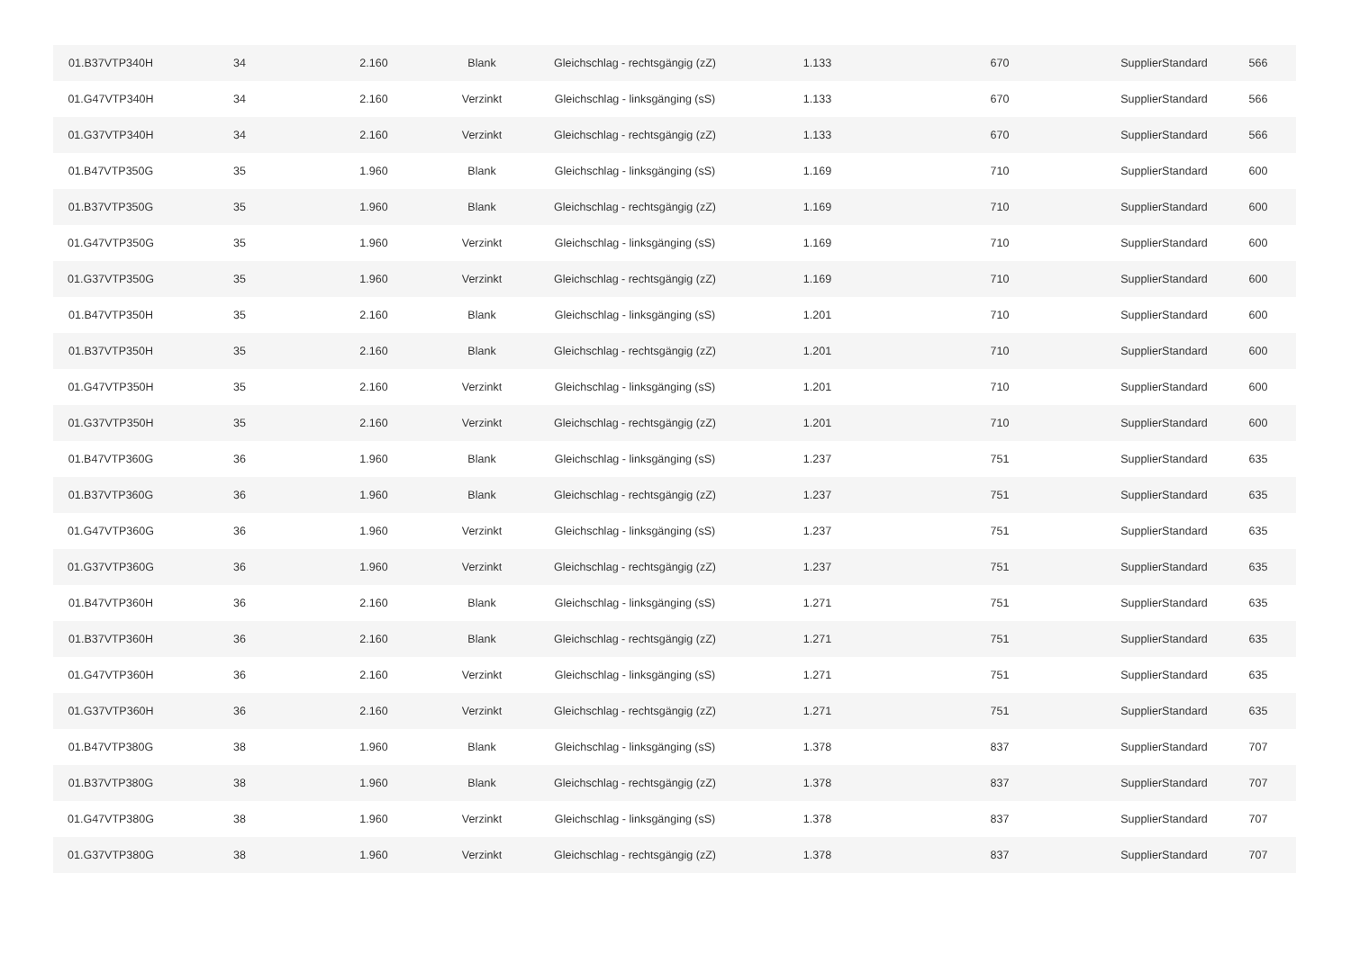| 01.B37VTP340H | 34 | 2.160 | Blank | Gleichschlag - rechtsgängig (zZ) | 1.133 | 670 | SupplierStandard | 566 |
| 01.G47VTP340H | 34 | 2.160 | Verzinkt | Gleichschlag - linksgänging (sS) | 1.133 | 670 | SupplierStandard | 566 |
| 01.G37VTP340H | 34 | 2.160 | Verzinkt | Gleichschlag - rechtsgängig (zZ) | 1.133 | 670 | SupplierStandard | 566 |
| 01.B47VTP350G | 35 | 1.960 | Blank | Gleichschlag - linksgänging (sS) | 1.169 | 710 | SupplierStandard | 600 |
| 01.B37VTP350G | 35 | 1.960 | Blank | Gleichschlag - rechtsgängig (zZ) | 1.169 | 710 | SupplierStandard | 600 |
| 01.G47VTP350G | 35 | 1.960 | Verzinkt | Gleichschlag - linksgänging (sS) | 1.169 | 710 | SupplierStandard | 600 |
| 01.G37VTP350G | 35 | 1.960 | Verzinkt | Gleichschlag - rechtsgängig (zZ) | 1.169 | 710 | SupplierStandard | 600 |
| 01.B47VTP350H | 35 | 2.160 | Blank | Gleichschlag - linksgänging (sS) | 1.201 | 710 | SupplierStandard | 600 |
| 01.B37VTP350H | 35 | 2.160 | Blank | Gleichschlag - rechtsgängig (zZ) | 1.201 | 710 | SupplierStandard | 600 |
| 01.G47VTP350H | 35 | 2.160 | Verzinkt | Gleichschlag - linksgänging (sS) | 1.201 | 710 | SupplierStandard | 600 |
| 01.G37VTP350H | 35 | 2.160 | Verzinkt | Gleichschlag - rechtsgängig (zZ) | 1.201 | 710 | SupplierStandard | 600 |
| 01.B47VTP360G | 36 | 1.960 | Blank | Gleichschlag - linksgänging (sS) | 1.237 | 751 | SupplierStandard | 635 |
| 01.B37VTP360G | 36 | 1.960 | Blank | Gleichschlag - rechtsgängig (zZ) | 1.237 | 751 | SupplierStandard | 635 |
| 01.G47VTP360G | 36 | 1.960 | Verzinkt | Gleichschlag - linksgänging (sS) | 1.237 | 751 | SupplierStandard | 635 |
| 01.G37VTP360G | 36 | 1.960 | Verzinkt | Gleichschlag - rechtsgängig (zZ) | 1.237 | 751 | SupplierStandard | 635 |
| 01.B47VTP360H | 36 | 2.160 | Blank | Gleichschlag - linksgänging (sS) | 1.271 | 751 | SupplierStandard | 635 |
| 01.B37VTP360H | 36 | 2.160 | Blank | Gleichschlag - rechtsgängig (zZ) | 1.271 | 751 | SupplierStandard | 635 |
| 01.G47VTP360H | 36 | 2.160 | Verzinkt | Gleichschlag - linksgänging (sS) | 1.271 | 751 | SupplierStandard | 635 |
| 01.G37VTP360H | 36 | 2.160 | Verzinkt | Gleichschlag - rechtsgängig (zZ) | 1.271 | 751 | SupplierStandard | 635 |
| 01.B47VTP380G | 38 | 1.960 | Blank | Gleichschlag - linksgänging (sS) | 1.378 | 837 | SupplierStandard | 707 |
| 01.B37VTP380G | 38 | 1.960 | Blank | Gleichschlag - rechtsgängig (zZ) | 1.378 | 837 | SupplierStandard | 707 |
| 01.G47VTP380G | 38 | 1.960 | Verzinkt | Gleichschlag - linksgänging (sS) | 1.378 | 837 | SupplierStandard | 707 |
| 01.G37VTP380G | 38 | 1.960 | Verzinkt | Gleichschlag - rechtsgängig (zZ) | 1.378 | 837 | SupplierStandard | 707 |